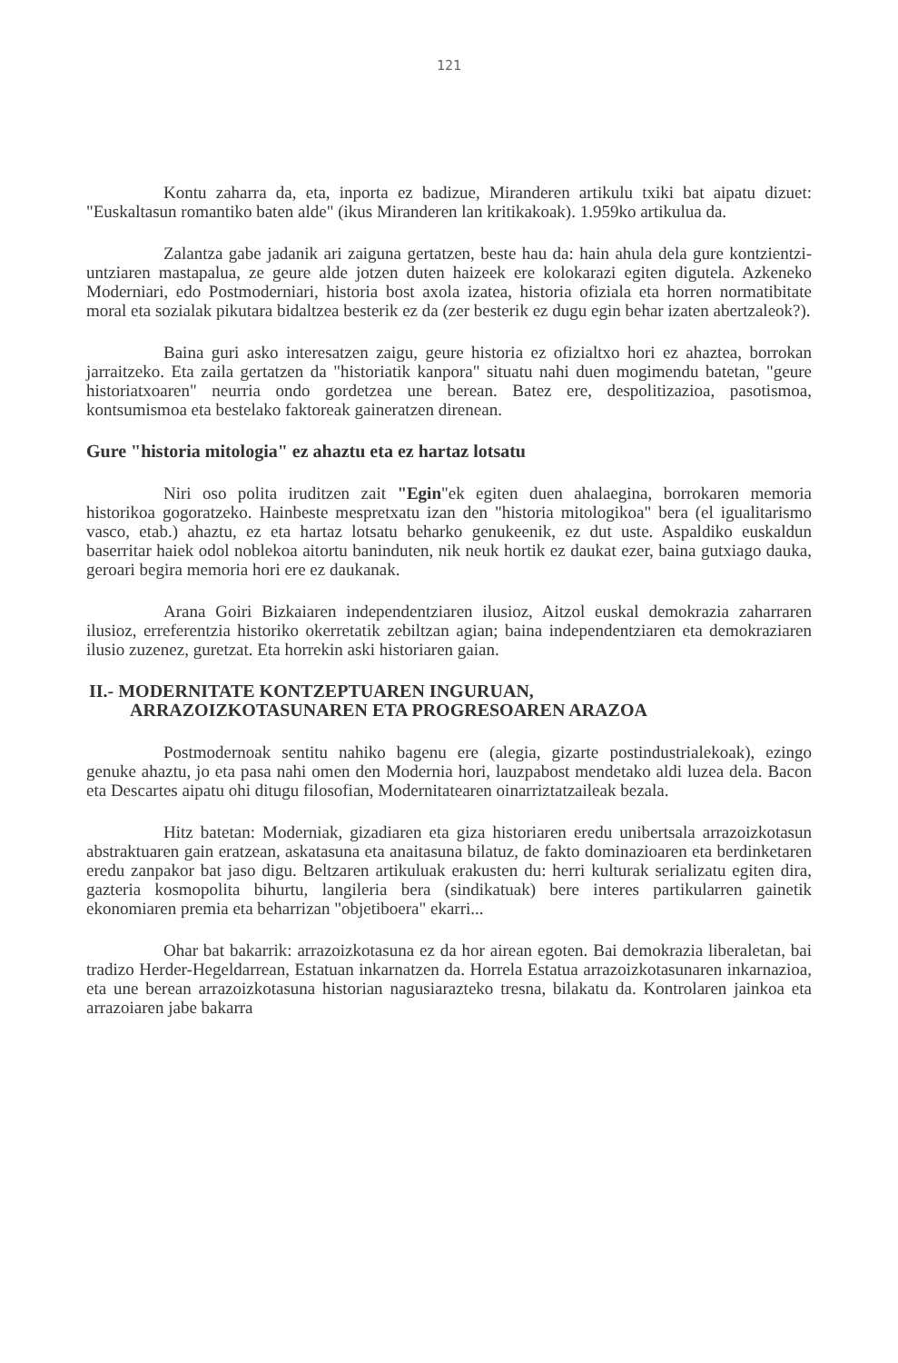121
Kontu zaharra da, eta, inporta ez badizue, Miranderen artikulu txiki bat aipatu dizuet: "Euskaltasun romantiko baten alde" (ikus Miranderen lan kritikakoak). 1.959ko artikulua da.
Zalantza gabe jadanik ari zaiguna gertatzen, beste hau da: hain ahula dela gure kontzientzi-untziaren mastapalua, ze geure alde jotzen duten haizeek ere kolokarazi egiten digutela. Azkeneko Moderniari, edo Postmoderniari, historia bost axola izatea, historia ofiziala eta horren normatibitate moral eta sozialak pikutara bidaltzea besterik ez da (zer besterik ez dugu egin behar izaten abertzaleok?).
Baina guri asko interesatzen zaigu, geure historia ez ofizialtxo hori ez ahaztea, borrokan jarraitzeko. Eta zaila gertatzen da "historiatik kanpora" situatu nahi duen mogimendu batetan, "geure historiatxoaren" neurria ondo gordetzea une berean. Batez ere, despolitizazioa, pasotismoa, kontsumismoa eta bestelako faktoreak gaineratzen direnean.
Gure "historia mitologia" ez ahaztu eta ez hartaz lotsatu
Niri oso polita iruditzen zait "Egin"ek egiten duen ahalaegina, borrokaren memoria historikoa gogoratzeko. Hainbeste mespretxatu izan den "historia mitologikoa" bera (el igualitarismo vasco, etab.) ahaztu, ez eta hartaz lotsatu beharko genukeenik, ez dut uste. Aspaldiko euskaldun baserritar haiek odol noblekoa aitortu baninduten, nik neuk hortik ez daukat ezer, baina gutxiago dauka, geroari begira memoria hori ere ez daukanak.
Arana Goiri Bizkaiaren independentziaren ilusioz, Aitzol euskal demokrazia zaharraren ilusioz, erreferentzia historiko okerretatik zebiltzan agian; baina independentziaren eta demokraziaren ilusio zuzenez, guretzat. Eta horrekin aski historiaren gaian.
II.- MODERNITATE KONTZEPTUAREN INGURUAN,
ARRAZOIZKOTASUNAREN ETA PROGRESOAREN ARAZOA
Postmodernoak sentitu nahiko bagenu ere (alegia, gizarte postindustrialekoak), ezingo genuke ahaztu, jo eta pasa nahi omen den Modernia hori, lauzpabost mendetako aldi luzea dela. Bacon eta Descartes aipatu ohi ditugu filosofian, Modernitatearen oinarriztatzaileak bezala.
Hitz batetan: Moderniak, gizadiaren eta giza historiaren eredu unibertsala arrazoizkotasun abstraktuaren gain eratzean, askatasuna eta anaitasuna bilatuz, de fakto dominazioaren eta berdinketaren eredu zanpakor bat jaso digu. Beltzaren artikuluak erakusten du: herri kulturak serializatu egiten dira, gazteria kosmopolita bihurtu, langileria bera (sindikatuak) bere interes partikularren gainetik ekonomiaren premia eta beharrizan "objetiboera" ekarri...
Ohar bat bakarrik: arrazoizkotasuna ez da hor airean egoten. Bai demokrazia liberaletan, bai tradizo Herder-Hegeldarrean, Estatuan inkarnatzen da. Horrela Estatua arrazoizkotasunaren inkarnazioa, eta une berean arrazoizkotasuna historian nagusiarazteko tresna, bilakatu da. Kontrolaren jainkoa eta arrazoiaren jabe bakarra